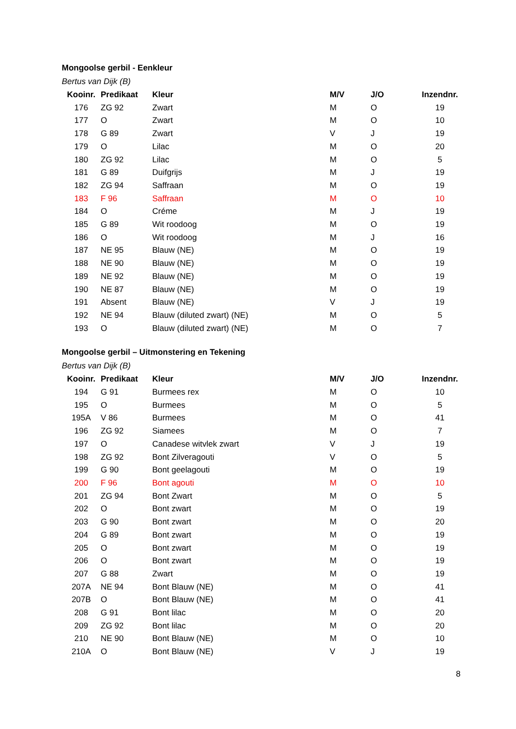Mongoolse gerbil - Eenkleur
Bertus van Dijk (B)
| Kooinr. | Predikaat | Kleur | M/V | J/O | Inzendnr. |
| --- | --- | --- | --- | --- | --- |
| 176 | ZG 92 | Zwart | M | O | 19 |
| 177 | O | Zwart | M | O | 10 |
| 178 | G 89 | Zwart | V | J | 19 |
| 179 | O | Lilac | M | O | 20 |
| 180 | ZG 92 | Lilac | M | O | 5 |
| 181 | G 89 | Duifgrijs | M | J | 19 |
| 182 | ZG 94 | Saffraan | M | O | 19 |
| 183 | F 96 | Saffraan | M | O | 10 |
| 184 | O | Créme | M | J | 19 |
| 185 | G 89 | Wit roodoog | M | O | 19 |
| 186 | O | Wit roodoog | M | J | 16 |
| 187 | NE 95 | Blauw (NE) | M | O | 19 |
| 188 | NE 90 | Blauw (NE) | M | O | 19 |
| 189 | NE 92 | Blauw (NE) | M | O | 19 |
| 190 | NE 87 | Blauw (NE) | M | O | 19 |
| 191 | Absent | Blauw (NE) | V | J | 19 |
| 192 | NE 94 | Blauw (diluted zwart) (NE) | M | O | 5 |
| 193 | O | Blauw (diluted zwart) (NE) | M | O | 7 |
Mongoolse gerbil – Uitmonstering en Tekening
Bertus van Dijk (B)
| Kooinr. | Predikaat | Kleur | M/V | J/O | Inzendnr. |
| --- | --- | --- | --- | --- | --- |
| 194 | G 91 | Burmees rex | M | O | 10 |
| 195 | O | Burmees | M | O | 5 |
| 195A | V 86 | Burmees | M | O | 41 |
| 196 | ZG 92 | Siamees | M | O | 7 |
| 197 | O | Canadese witvlek zwart | V | J | 19 |
| 198 | ZG 92 | Bont Zilveragouti | V | O | 5 |
| 199 | G 90 | Bont geelagouti | M | O | 19 |
| 200 | F 96 | Bont agouti | M | O | 10 |
| 201 | ZG 94 | Bont Zwart | M | O | 5 |
| 202 | O | Bont zwart | M | O | 19 |
| 203 | G 90 | Bont zwart | M | O | 20 |
| 204 | G 89 | Bont zwart | M | O | 19 |
| 205 | O | Bont zwart | M | O | 19 |
| 206 | O | Bont zwart | M | O | 19 |
| 207 | G 88 | Zwart | M | O | 19 |
| 207A | NE 94 | Bont Blauw (NE) | M | O | 41 |
| 207B | O | Bont Blauw (NE) | M | O | 41 |
| 208 | G 91 | Bont lilac | M | O | 20 |
| 209 | ZG 92 | Bont lilac | M | O | 20 |
| 210 | NE 90 | Bont Blauw (NE) | M | O | 10 |
| 210A | O | Bont Blauw (NE) | V | J | 19 |
8